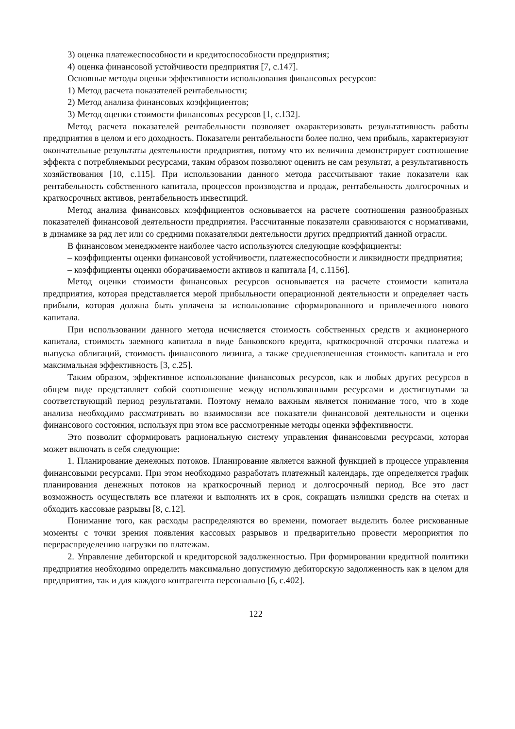3) оценка платежеспособности и кредитоспособности предприятия;
4) оценка финансовой устойчивости предприятия [7, с.147].
Основные методы оценки эффективности использования финансовых ресурсов:
1) Метод расчета показателей рентабельности;
2) Метод анализа финансовых коэффициентов;
3) Метод оценки стоимости финансовых ресурсов [1, с.132].
Метод расчета показателей рентабельности позволяет охарактеризовать результативность работы предприятия в целом и его доходность. Показатели рентабельности более полно, чем прибыль, характеризуют окончательные результаты деятельности предприятия, потому что их величина демонстрирует соотношение эффекта с потребляемыми ресурсами, таким образом позволяют оценить не сам результат, а результативность хозяйствования [10, с.115]. При использовании данного метода рассчитывают такие показатели как рентабельность собственного капитала, процессов производства и продаж, рентабельность долгосрочных и краткосрочных активов, рентабельность инвестиций.
Метод анализа финансовых коэффициентов основывается на расчете соотношения разнообразных показателей финансовой деятельности предприятия. Рассчитанные показатели сравниваются с нормативами, в динамике за ряд лет или со средними показателями деятельности других предприятий данной отрасли.
В финансовом менеджменте наиболее часто используются следующие коэффициенты:
– коэффициенты оценки финансовой устойчивости, платежеспособности и ликвидности предприятия;
– коэффициенты оценки оборачиваемости активов и капитала [4, с.1156].
Метод оценки стоимости финансовых ресурсов основывается на расчете стоимости капитала предприятия, которая представляется мерой прибыльности операционной деятельности и определяет часть прибыли, которая должна быть уплачена за использование сформированного и привлеченного нового капитала.
При использовании данного метода исчисляется стоимость собственных средств и акционерного капитала, стоимость заемного капитала в виде банковского кредита, краткосрочной отсрочки платежа и выпуска облигаций, стоимость финансового лизинга, а также средневзвешенная стоимость капитала и его максимальная эффективность [3, с.25].
Таким образом, эффективное использование финансовых ресурсов, как и любых других ресурсов в общем виде представляет собой соотношение между использованными ресурсами и достигнутыми за соответствующий период результатами. Поэтому немало важным является понимание того, что в ходе анализа необходимо рассматривать во взаимосвязи все показатели финансовой деятельности и оценки финансового состояния, используя при этом все рассмотренные методы оценки эффективности.
Это позволит сформировать рациональную систему управления финансовыми ресурсами, которая может включать в себя следующие:
1. Планирование денежных потоков. Планирование является важной функцией в процессе управления финансовыми ресурсами. При этом необходимо разработать платежный календарь, где определяется график планирования денежных потоков на краткосрочный период и долгосрочный период. Все это даст возможность осуществлять все платежи и выполнять их в срок, сокращать излишки средств на счетах и обходить кассовые разрывы [8, с.12].
Понимание того, как расходы распределяются во времени, помогает выделить более рискованные моменты с точки зрения появления кассовых разрывов и предварительно провести мероприятия по перераспределению нагрузки по платежам.
2. Управление дебиторской и кредиторской задолженностью. При формировании кредитной политики предприятия необходимо определить максимально допустимую дебиторскую задолженность как в целом для предприятия, так и для каждого контрагента персонально [6, с.402].
122